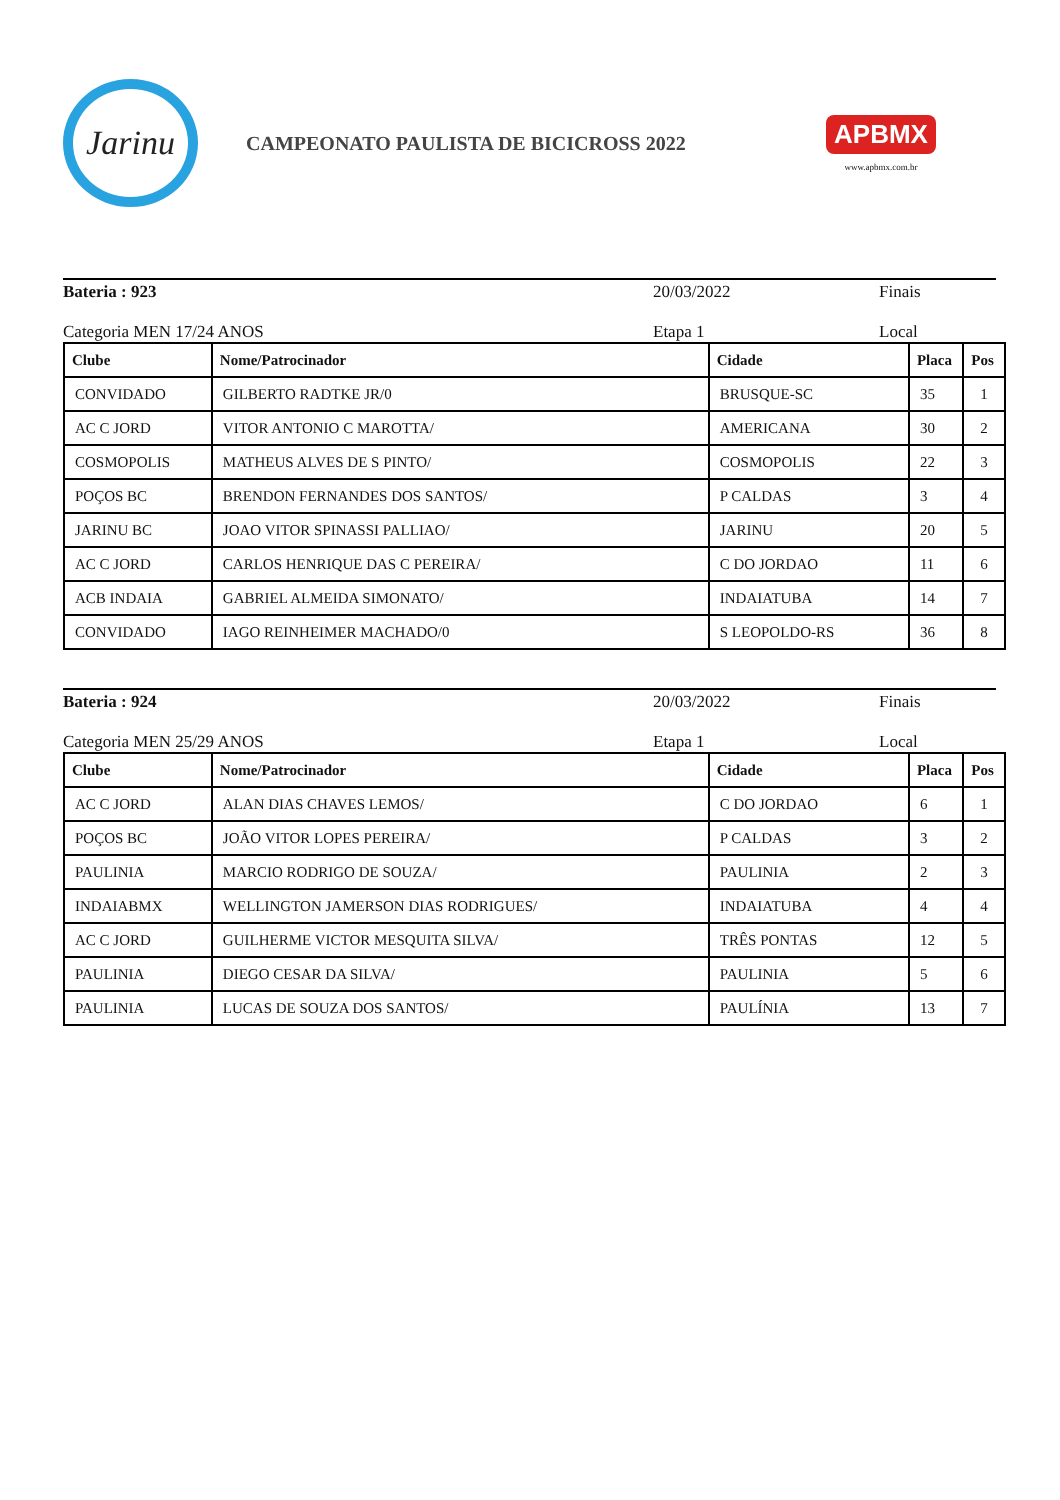Jarinu
CAMPEONATO PAULISTA DE BICICROSS 2022
APBMX
www.apbmx.com.br
Bateria : 923 20/03/2022 Finais
Categoria MEN 17/24 ANOS Etapa 1 Local
| Clube | Nome/Patrocinador | Cidade | Placa | Pos |
| --- | --- | --- | --- | --- |
| CONVIDADO | GILBERTO RADTKE JR/0 | BRUSQUE-SC | 35 | 1 |
| AC C JORD | VITOR ANTONIO C MAROTTA/ | AMERICANA | 30 | 2 |
| COSMOPOLIS | MATHEUS ALVES DE S PINTO/ | COSMOPOLIS | 22 | 3 |
| POÇOS BC | BRENDON FERNANDES DOS SANTOS/ | P CALDAS | 3 | 4 |
| JARINU BC | JOAO VITOR SPINASSI PALLIAO/ | JARINU | 20 | 5 |
| AC C JORD | CARLOS HENRIQUE DAS C PEREIRA/ | C DO JORDAO | 11 | 6 |
| ACB INDAIA | GABRIEL ALMEIDA SIMONATO/ | INDAIATUBA | 14 | 7 |
| CONVIDADO | IAGO REINHEIMER MACHADO/0 | S LEOPOLDO-RS | 36 | 8 |
Bateria : 924 20/03/2022 Finais
Categoria MEN 25/29 ANOS Etapa 1 Local
| Clube | Nome/Patrocinador | Cidade | Placa | Pos |
| --- | --- | --- | --- | --- |
| AC C JORD | ALAN DIAS CHAVES LEMOS/ | C DO JORDAO | 6 | 1 |
| POÇOS BC | JOÃO VITOR LOPES PEREIRA/ | P CALDAS | 3 | 2 |
| PAULINIA | MARCIO RODRIGO DE SOUZA/ | PAULINIA | 2 | 3 |
| INDAIABMX | WELLINGTON JAMERSON DIAS RODRIGUES/ | INDAIATUBA | 4 | 4 |
| AC C JORD | GUILHERME VICTOR MESQUITA SILVA/ | TRÊS PONTAS | 12 | 5 |
| PAULINIA | DIEGO CESAR DA SILVA/ | PAULINIA | 5 | 6 |
| PAULINIA | LUCAS DE SOUZA DOS SANTOS/ | PAULÍNIA | 13 | 7 |